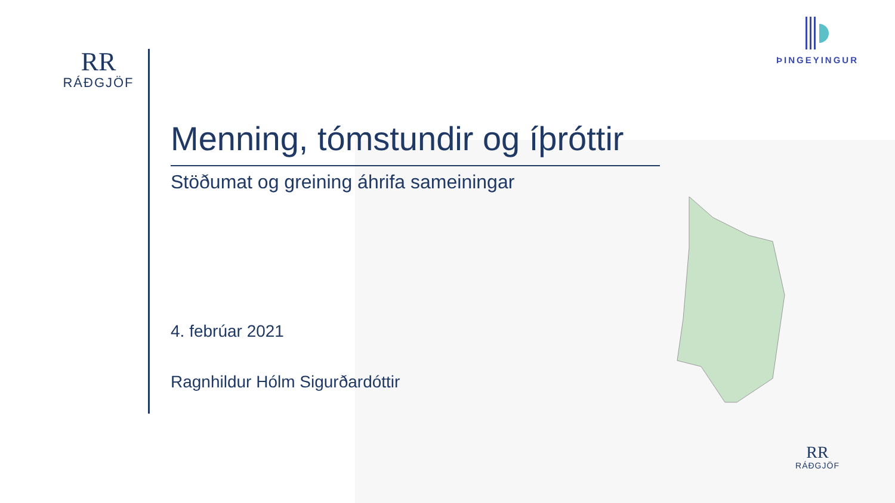RR
RÁÐGJÖF
ÞINGEYINGUR
Menning, tómstundir og íþróttir
Stöðumat og greining áhrifa sameiningar
4. febrúar 2021
Ragnhildur Hólm Sigurðardóttir
RR
RÁÐGJÖF